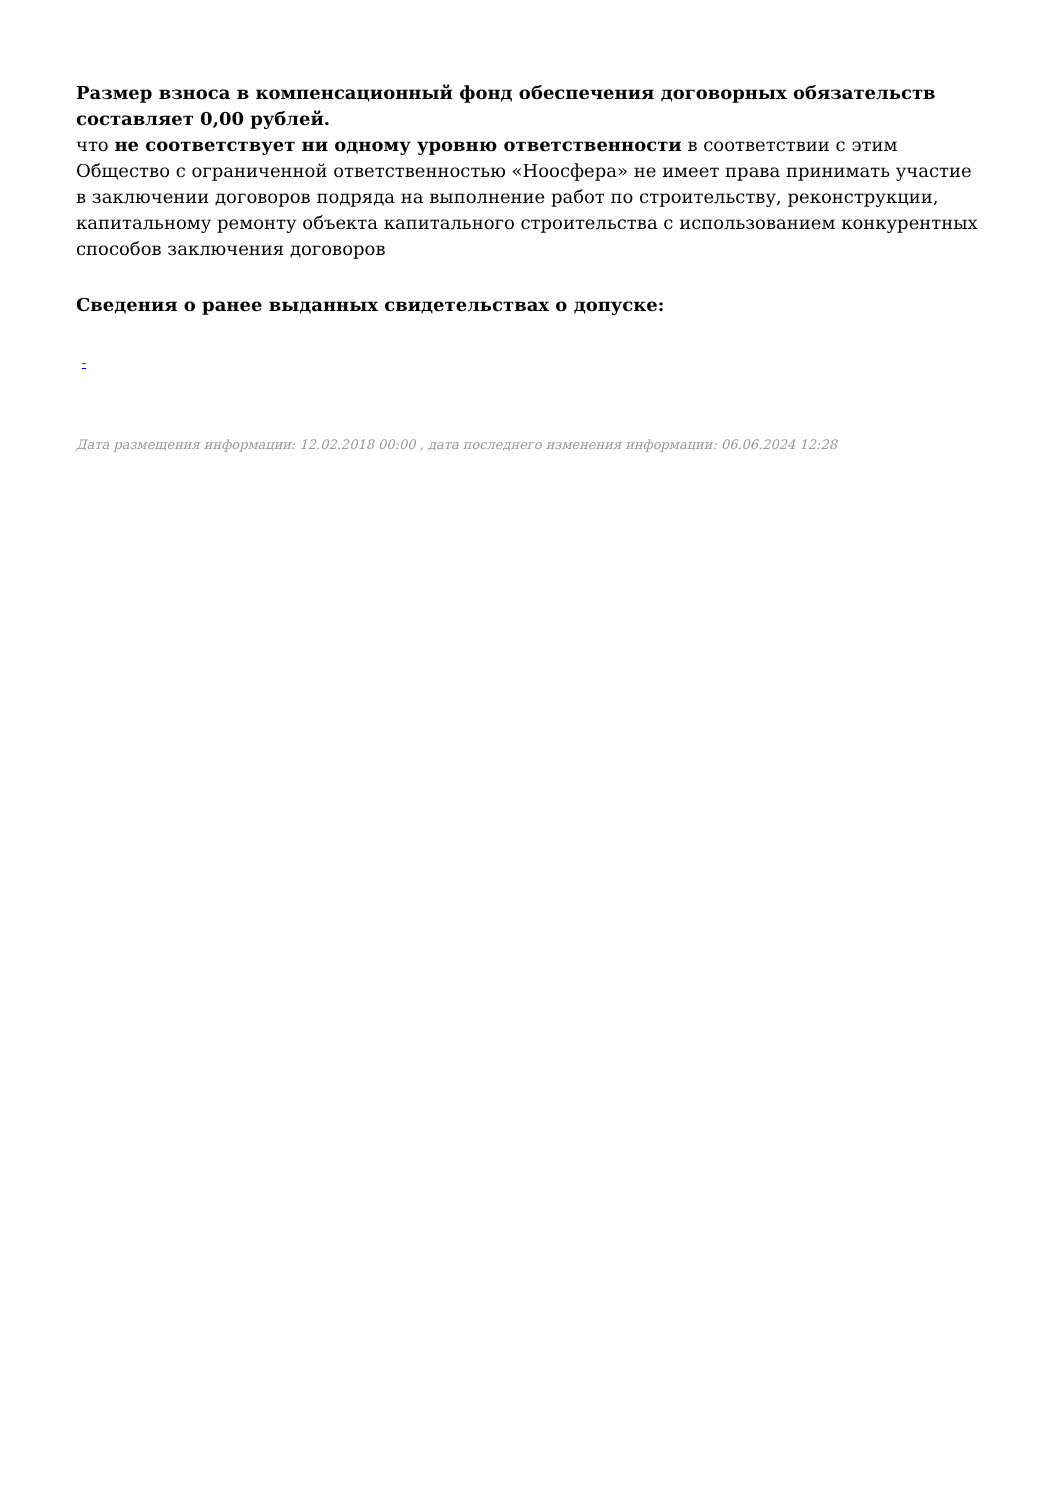Размер взноса в компенсационный фонд обеспечения договорных обязательств составляет 0,00 рублей.
что не соответствует ни одному уровню ответственности в соответствии с этим Общество с ограниченной ответственностью «Ноосфера» не имеет права принимать участие в заключении договоров подряда на выполнение работ по строительству, реконструкции, капитальному ремонту объекта капитального строительства с использованием конкурентных способов заключения договоров
Сведения о ранее выданных свидетельствах о допуске:
-
Дата размещения информации: 12.02.2018 00:00 , дата последнего изменения информации: 06.06.2024 12:28